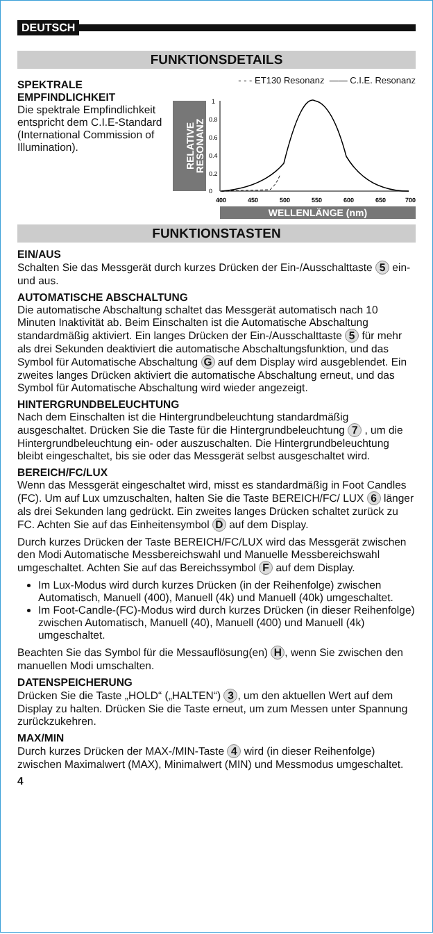DEUTSCH
FUNKTIONSDETAILS
SPEKTRALE
EMPFINDLICHKEIT
Die spektrale Empfindlichkeit entspricht dem C.I.E-Standard (International Commission of Illumination).
- - - ET130 Resonanz —— C.I.E. Resonanz
RELATIVE
RESONANZ
0
0.2
0.4
0.6
0.8
1
400
450
500
550
600
650
700
WELLENLÄNGE (nm)
FUNKTIONSTASTEN
EIN/AUS
Schalten Sie das Messgerät durch kurzes Drücken der Ein-/Ausschalttaste 5 ein- und aus.
AUTOMATISCHE ABSCHALTUNG
Die automatische Abschaltung schaltet das Messgerät automatisch nach 10 Minuten Inaktivität ab. Beim Einschalten ist die Automatische Abschaltung standardmäßig aktiviert. Ein langes Drücken der Ein-/Ausschalttaste 5 für mehr als drei Sekunden deaktiviert die automatische Abschaltungsfunktion, und das Symbol für Automatische Abschaltung G auf dem Display wird ausgeblendet. Ein zweites langes Drücken aktiviert die automatische Abschaltung erneut, und das Symbol für Automatische Abschaltung wird wieder angezeigt.
HINTERGRUNDBELEUCHTUNG
Nach dem Einschalten ist die Hintergrundbeleuchtung standardmäßig ausgeschaltet. Drücken Sie die Taste für die Hintergrundbeleuchtung 7 , um die Hintergrundbeleuchtung ein- oder auszuschalten. Die Hintergrundbeleuchtung bleibt eingeschaltet, bis sie oder das Messgerät selbst ausgeschaltet wird.
BEREICH/FC/LUX
Wenn das Messgerät eingeschaltet wird, misst es standardmäßig in Foot Candles (FC). Um auf Lux umzuschalten, halten Sie die Taste BEREICH/FC/ LUX 6 länger als drei Sekunden lang gedrückt. Ein zweites langes Drücken schaltet zurück zu FC. Achten Sie auf das Einheitensymbol D auf dem Display.
Durch kurzes Drücken der Taste BEREICH/FC/LUX wird das Messgerät zwischen den Modi Automatische Messbereichswahl und Manuelle Messbereichswahl umgeschaltet. Achten Sie auf das Bereichssymbol F auf dem Display.
Im Lux-Modus wird durch kurzes Drücken (in der Reihenfolge) zwischen Automatisch, Manuell (400), Manuell (4k) und Manuell (40k) umgeschaltet.
Im Foot-Candle-(FC)-Modus wird durch kurzes Drücken (in dieser Reihenfolge) zwischen Automatisch, Manuell (40), Manuell (400) und Manuell (4k) umgeschaltet.
Beachten Sie das Symbol für die Messauflösung(en) H, wenn Sie zwischen den manuellen Modi umschalten.
DATENSPEICHERUNG
Drücken Sie die Taste „HOLD“ („HALTEN“) 3, um den aktuellen Wert auf dem Display zu halten. Drücken Sie die Taste erneut, um zum Messen unter Spannung zurückzukehren.
MAX/MIN
Durch kurzes Drücken der MAX-/MIN-Taste 4 wird (in dieser Reihenfolge) zwischen Maximalwert (MAX), Minimalwert (MIN) und Messmodus umgeschaltet.
4